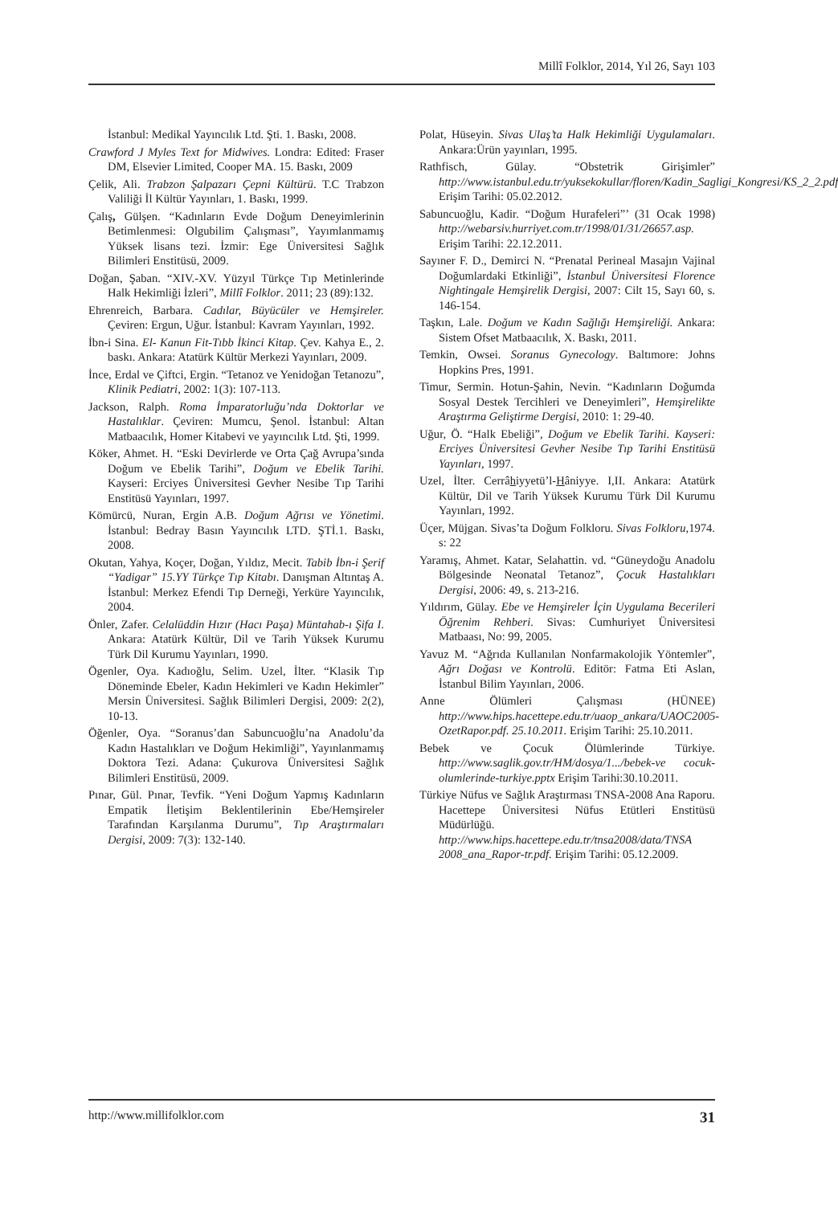Millî Folklor, 2014, Yıl 26, Sayı 103
İstanbul: Medikal Yayıncılık Ltd. Şti. 1. Baskı, 2008.
Crawford J Myles Text for Midwives. Londra: Edited: Fraser DM, Elsevier Limited, Cooper MA. 15. Baskı, 2009
Çelik, Ali. Trabzon Şalpazarı Çepni Kültürü. T.C Trabzon Valiliği İl Kültür Yayınları, 1. Baskı, 1999.
Çalış, Gülşen. “Kadınların Evde Doğum Deneyimlerinin Betimlenmesi: Olgubilim Çalışması”, Yayımlanmamış Yüksek lisans tezi. İzmir: Ege Üniversitesi Sağlık Bilimleri Enstitüsü, 2009.
Doğan, Şaban. “XIV.-XV. Yüzyıl Türkçe Tıp Metinlerinde Halk Hekimliği İzleri”, Millî Folklor. 2011; 23 (89):132.
Ehrenreich, Barbara. Cadılar, Büyücüler ve Hemşireler. Çeviren: Ergun, Uğur. İstanbul: Kavram Yayınları, 1992.
İbn-i Sina. El- Kanun Fit-Tıbb İkinci Kitap. Çev. Kahya E., 2. baskı. Ankara: Atatürk Kültür Merkezi Yayınları, 2009.
İnce, Erdal ve Çiftci, Ergin. “Tetanoz ve Yenidoğan Tetanozu”, Klinik Pediatri, 2002: 1(3): 107-113.
Jackson, Ralph. Roma İmparatorluğu’nda Doktorlar ve Hastalıklar. Çeviren: Mumcu, Şenol. İstanbul: Altan Matbaacılık, Homer Kitabevi ve yayıncılık Ltd. Şti, 1999.
Köker, Ahmet. H. “Eski Devirlerde ve Orta Çağ Avrupa’sında Doğum ve Ebelik Tarihi”, Doğum ve Ebelik Tarihi. Kayseri: Erciyes Üniversitesi Gevher Nesibe Tıp Tarihi Enstitüsü Yayınları, 1997.
Kömürcü, Nuran, Ergin A.B. Doğum Ağrısı ve Yönetimi. İstanbul: Bedray Basın Yayıncılık LTD. ŞTİ.1. Baskı, 2008.
Okutan, Yahya, Koçer, Doğan, Yıldız, Mecit. Tabib İbn-i Şerif “Yadigar” 15.YY Türkçe Tıp Kitabı. Danışman Altıntaş A. İstanbul: Merkez Efendi Tıp Derneği, Yerküre Yayıncılık, 2004.
Önler, Zafer. Celalüddin Hızır (Hacı Paşa) Müntahab-ı Şifa I. Ankara: Atatürk Kültür, Dil ve Tarih Yüksek Kurumu Türk Dil Kurumu Yayınları, 1990.
Ögenler, Oya. Kadıoğlu, Selim. Uzel, İlter. “Klasik Tıp Döneminde Ebeler, Kadın Hekimleri ve Kadın Hekimler” Mersin Üniversitesi. Sağlık Bilimleri Dergisi, 2009: 2(2), 10-13.
Öğenler, Oya. “Soranus’dan Sabuncuoğlu’na Anadolu’da Kadın Hastalıkları ve Doğum Hekimliği”, Yayınlanmamış Doktora Tezi. Adana: Çukurova Üniversitesi Sağlık Bilimleri Enstitüsü, 2009.
Pınar, Gül. Pınar, Tevfik. “Yeni Doğum Yapmış Kadınların Empatik İletişim Beklentilerinin Ebe/Hemşireler Tarafından Karşılanma Durumu”, Tıp Araştırmaları Dergisi, 2009: 7(3): 132-140.
Polat, Hüseyin. Sivas Ulaş’ta Halk Hekimliği Uygulamaları. Ankara:Ürün yayınları, 1995.
Rathfisch, Gülay. “Obstetrik Girişimler” http://www.istanbul.edu.tr/yuksekokullar/floren/Kadin_Sagligi_Kongresi/KS_2_2.pdf Erişim Tarihi: 05.02.2012.
Sabuncuoğlu, Kadir. “Doğum Hurafeleri”’ (31 Ocak 1998) http://webarsiv.hurriyet.com.tr/1998/01/31/26657.asp. Erişim Tarihi: 22.12.2011.
Sayıner F. D., Demirci N. “Prenatal Perineal Masajın Vajinal Doğumlardaki Etkinliği”, İstanbul Üniversitesi Florence Nightingale Hemşirelik Dergisi, 2007: Cilt 15, Sayı 60, s. 146-154.
Taşkın, Lale. Doğum ve Kadın Sağlığı Hemşireliği. Ankara: Sistem Ofset Matbaacılık, X. Baskı, 2011.
Temkin, Owsei. Soranus Gynecology. Baltımore: Johns Hopkins Pres, 1991.
Timur, Sermin. Hotun-Şahin, Nevin. “Kadınların Doğumda Sosyal Destek Tercihleri ve Deneyimleri”, Hemşirelikte Araştırma Geliştirme Dergisi, 2010: 1: 29-40.
Uğur, Ö. “Halk Ebeliği”, Doğum ve Ebelik Tarihi. Kayseri: Erciyes Üniversitesi Gevher Nesibe Tıp Tarihi Enstitüsü Yayınları, 1997.
Uzel, İlter. Cerrâhiyyetü’l-Hâniyye. I,II. Ankara: Atatürk Kültür, Dil ve Tarih Yüksek Kurumu Türk Dil Kurumu Yayınları, 1992.
Üçer, Müjgan. Sivas’ta Doğum Folkloru. Sivas Folkloru,1974. s: 22
Yaramış, Ahmet. Katar, Selahattin. vd. “Güneydoğu Anadolu Bölgesinde Neonatal Tetanoz”, Çocuk Hastalıkları Dergisi, 2006: 49, s. 213-216.
Yıldırım, Gülay. Ebe ve Hemşireler İçin Uygulama Becerileri Öğrenim Rehberi. Sivas: Cumhuriyet Üniversitesi Matbaası, No: 99, 2005.
Yavuz M. “Ağrıda Kullanılan Nonfarmakolojik Yöntemler”, Ağrı Doğası ve Kontrolü. Editör: Fatma Eti Aslan, İstanbul Bilim Yayınları, 2006.
Anne Ölümleri Çalışması (HÜNEE) http://www.hips.hacettepe.edu.tr/uaop_ankara/UAOC2005-OzetRapor.pdf. 25.10.2011. Erişim Tarihi: 25.10.2011.
Bebek ve Çocuk Ölümlerinde Türkiye. http://www.saglik.gov.tr/HM/dosya/1.../bebek-ve cocuk-olumlerinde-turkiye.pptx Erişim Tarihi:30.10.2011.
Türkiye Nüfus ve Sağlık Araştırması TNSA-2008 Ana Raporu. Hacettepe Üniversitesi Nüfus Etütleri Enstitüsü Müdürlüğü. http://www.hips.hacettepe.edu.tr/tnsa2008/data/TNSA 2008_ana_Rapor-tr.pdf. Erişim Tarihi: 05.12.2009.
http://www.millifolklor.com 31